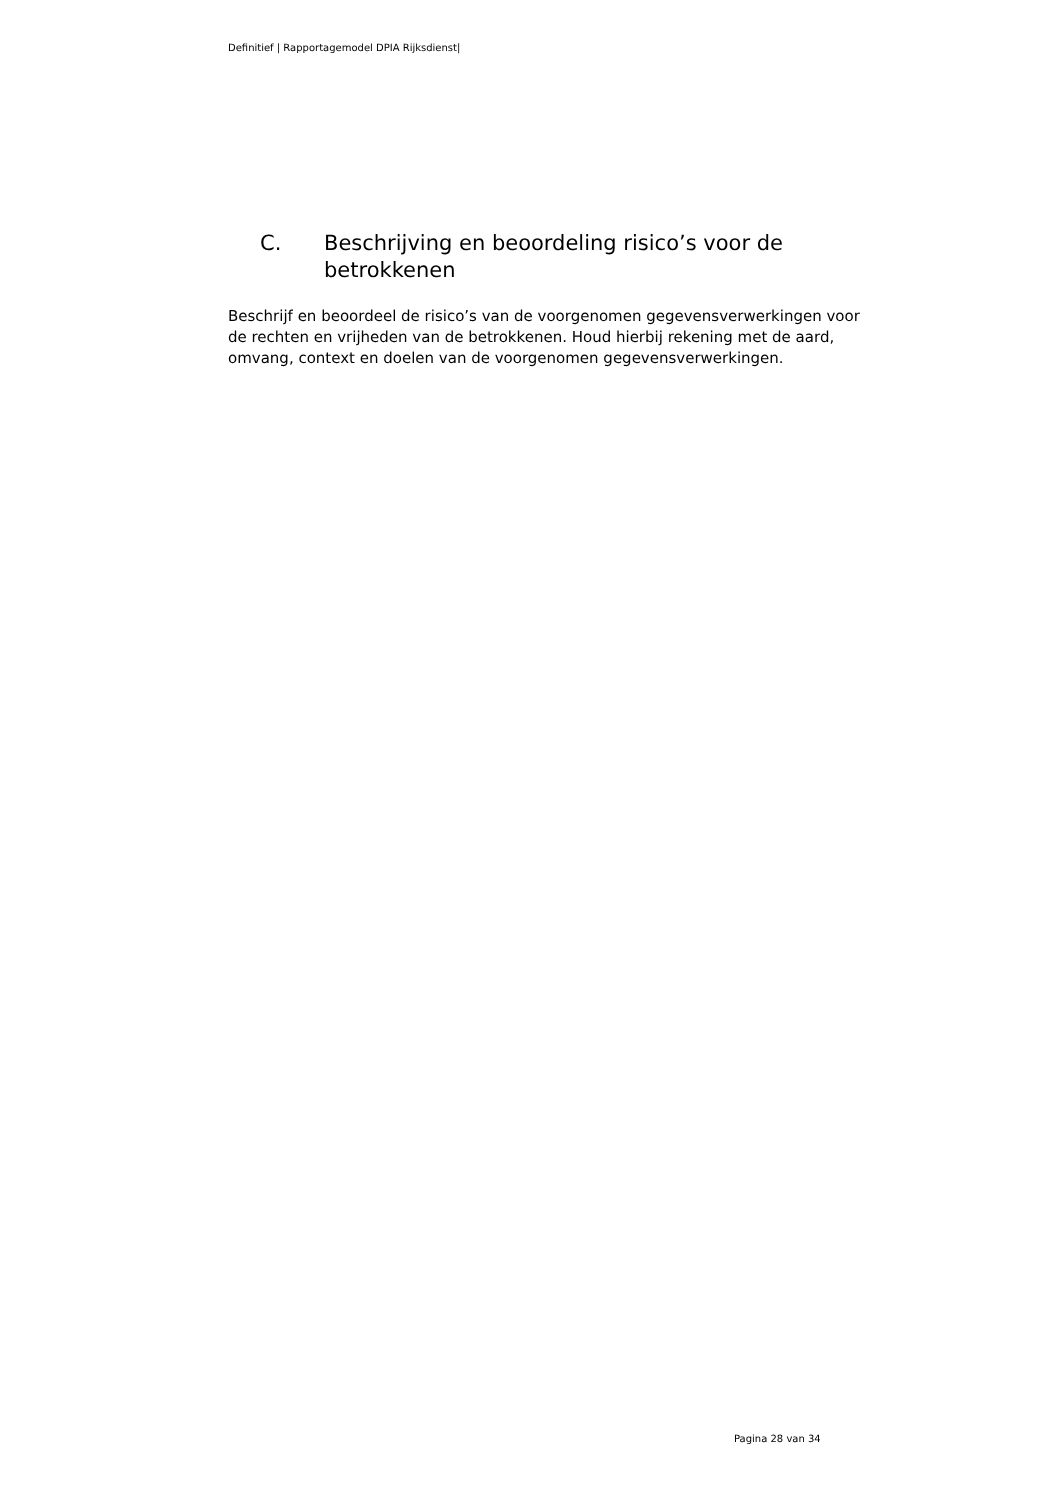Definitief | Rapportagemodel DPIA Rijksdienst|
C. Beschrijving en beoordeling risico’s voor de betrokkenen
Beschrijf en beoordeel de risico’s van de voorgenomen gegevensverwerkingen voor de rechten en vrijheden van de betrokkenen. Houd hierbij rekening met de aard, omvang, context en doelen van de voorgenomen gegevensverwerkingen.
Pagina 28 van 34